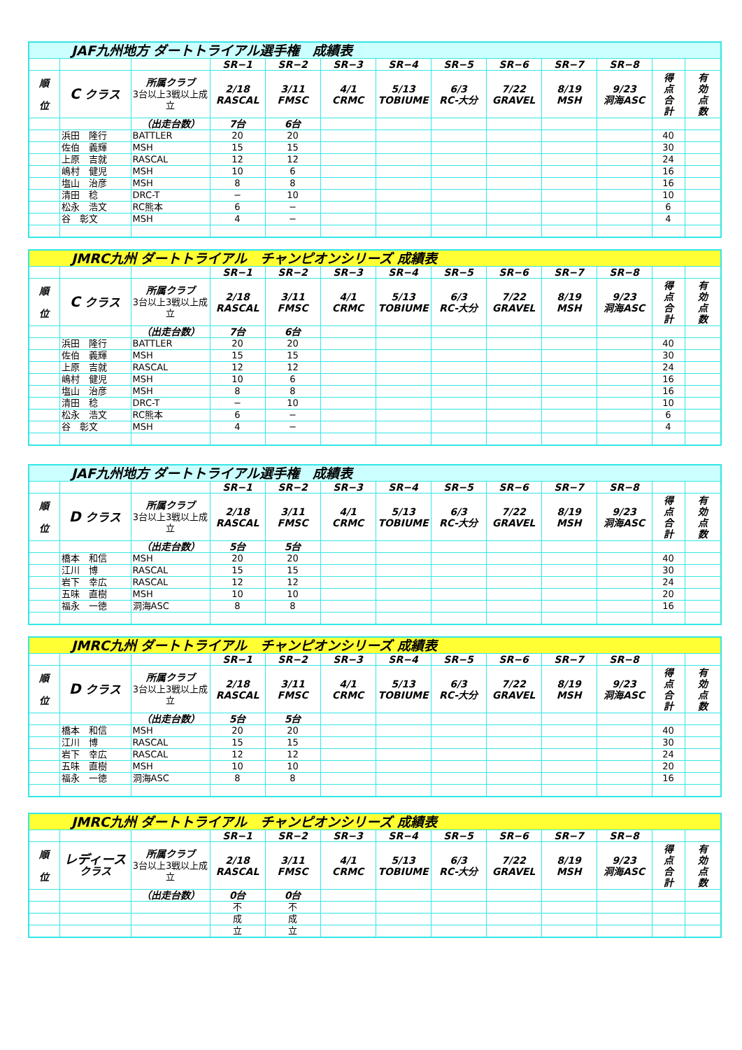| JAF九州地方 ダートトライアル選手権 成績表 | | | | | | | | | | | | |
| | | | SR−1 | SR−2 | SR−3 | SR−4 | SR−5 | SR−6 | SR−7 | SR−8 | | |
| 順 位 | C クラス | 所属クラブ 3台以上3戦以上成立 | 2/18 RASCAL | 3/11 FMSC | 4/1 CRMC | 5/13 TOBIUME | 6/3 RC-大分 | 7/22 GRAVEL | 8/19 MSH | 9/23 洞海ASC | 得 点 合 計 | 有 効 点 数 |
| | | （出走台数） | 7台 | 6台 | | | | | | | | |
| | 浜田 隆行 | BATTLER | 20 | 20 | | | | | | | 40 | |
| | 佐伯 義輝 | MSH | 15 | 15 | | | | | | | 30 | |
| | 上原 吉就 | RASCAL | 12 | 12 | | | | | | | 24 | |
| | 嶋村 健児 | MSH | 10 | 6 | | | | | | | 16 | |
| | 塩山 治彦 | MSH | 8 | 8 | | | | | | | 16 | |
| | 清田 稔 | DRC-T | − | 10 | | | | | | | 10 | |
| | 松永 浩文 | RC熊本 | 6 | − | | | | | | | 6 | |
| | 谷 彰文 | MSH | 4 | − | | | | | | | 4 | |
| JMRC九州 ダートトライアル チャンピオンシリーズ 成績表 | | | | | | | | | | | | |
| | | | SR−1 | SR−2 | SR−3 | SR−4 | SR−5 | SR−6 | SR−7 | SR−8 | | |
| 順 位 | C クラス | 所属クラブ 3台以上3戦以上成立 | 2/18 RASCAL | 3/11 FMSC | 4/1 CRMC | 5/13 TOBIUME | 6/3 RC-大分 | 7/22 GRAVEL | 8/19 MSH | 9/23 洞海ASC | 得 点 合 計 | 有 効 点 数 |
| | | （出走台数） | 7台 | 6台 | | | | | | | | |
| | 浜田 隆行 | BATTLER | 20 | 20 | | | | | | | 40 | |
| | 佐伯 義輝 | MSH | 15 | 15 | | | | | | | 30 | |
| | 上原 吉就 | RASCAL | 12 | 12 | | | | | | | 24 | |
| | 嶋村 健児 | MSH | 10 | 6 | | | | | | | 16 | |
| | 塩山 治彦 | MSH | 8 | 8 | | | | | | | 16 | |
| | 清田 稔 | DRC-T | − | 10 | | | | | | | 10 | |
| | 松永 浩文 | RC熊本 | 6 | − | | | | | | | 6 | |
| | 谷 彰文 | MSH | 4 | − | | | | | | | 4 | |
| JAF九州地方 ダートトライアル選手権 成績表 | | | | | | | | | | | | |
| | | | SR−1 | SR−2 | SR−3 | SR−4 | SR−5 | SR−6 | SR−7 | SR−8 | | |
| 順 位 | D クラス | 所属クラブ 3台以上3戦以上成立 | 2/18 RASCAL | 3/11 FMSC | 4/1 CRMC | 5/13 TOBIUME | 6/3 RC-大分 | 7/22 GRAVEL | 8/19 MSH | 9/23 洞海ASC | 得 点 合 計 | 有 効 点 数 |
| | | （出走台数） | 5台 | 5台 | | | | | | | | |
| | 橋本 和信 | MSH | 20 | 20 | | | | | | | 40 | |
| | 江川 博 | RASCAL | 15 | 15 | | | | | | | 30 | |
| | 岩下 幸広 | RASCAL | 12 | 12 | | | | | | | 24 | |
| | 五味 直樹 | MSH | 10 | 10 | | | | | | | 20 | |
| | 福永 一徳 | 洞海ASC | 8 | 8 | | | | | | | 16 | |
| JMRC九州 ダートトライアル チャンピオンシリーズ 成績表 | | | | | | | | | | | | |
| | | | SR−1 | SR−2 | SR−3 | SR−4 | SR−5 | SR−6 | SR−7 | SR−8 | | |
| 順 位 | D クラス | 所属クラブ 3台以上3戦以上成立 | 2/18 RASCAL | 3/11 FMSC | 4/1 CRMC | 5/13 TOBIUME | 6/3 RC-大分 | 7/22 GRAVEL | 8/19 MSH | 9/23 洞海ASC | 得 点 合 計 | 有 効 点 数 |
| | | （出走台数） | 5台 | 5台 | | | | | | | | |
| | 橋本 和信 | MSH | 20 | 20 | | | | | | | 40 | |
| | 江川 博 | RASCAL | 15 | 15 | | | | | | | 30 | |
| | 岩下 幸広 | RASCAL | 12 | 12 | | | | | | | 24 | |
| | 五味 直樹 | MSH | 10 | 10 | | | | | | | 20 | |
| | 福永 一徳 | 洞海ASC | 8 | 8 | | | | | | | 16 | |
| JMRC九州 ダートトライアル チャンピオンシリーズ 成績表 | | | | | | | | | | | | |
| | | | SR−1 | SR−2 | SR−3 | SR−4 | SR−5 | SR−6 | SR−7 | SR−8 | | |
| 順 位 | レディース クラス | 所属クラブ 3台以上3戦以上成立 | 2/18 RASCAL | 3/11 FMSC | 4/1 CRMC | 5/13 TOBIUME | 6/3 RC-大分 | 7/22 GRAVEL | 8/19 MSH | 9/23 洞海ASC | 得 点 合 計 | 有 効 点 数 |
| | | （出走台数） | 0台 | 0台 | | | | | | | | |
| | | | 不 | 不 | | | | | | | | |
| | | | 成 | 成 | | | | | | | | |
| | | | 立 | 立 | | | | | | | | |